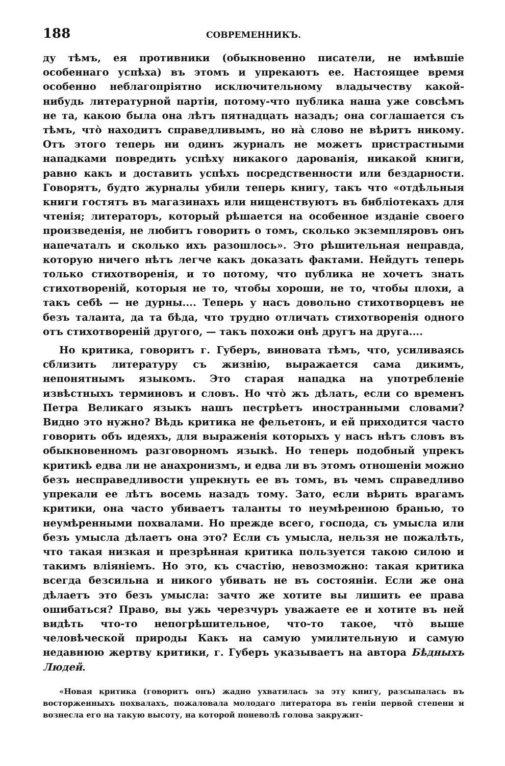188 СОВРЕМЕННИКЪ.
ду тѣмъ, ея противники (обыкновенно писатели, не имѣвшіе особеннаго успѣха) въ этомъ и упрекаютъ ее. Настоящее время особенно неблагопріятно исключительному владычеству какой-нибудь литературной партіи, потому-что публика наша уже совсѣмъ не та, какою была она лѣтъ пятнадцать назадъ; она соглашается съ тѣмъ, что̀ находитъ справедливымъ, но на̀ слово не вѣритъ никому. Отъ этого теперь ни одинъ журналъ не можетъ пристрастными нападками повредить успѣху никакого дарованія, никакой книги, равно какъ и доставить успѣхъ посредственности или бездарности. Говорятъ, будто журналы убили теперь книгу, такъ что «отдѣльныя книги гостятъ въ магазинахъ или нищенствуютъ въ библіотекахъ для чтенія; литераторъ, который рѣшается на особенное изданіе своего произведенія, не любитъ говорить о томъ, сколько экземпляровъ онъ напечаталъ и сколько ихъ разошлось». Это рѣшительная неправда, которую ничего нѣтъ легче какъ доказать фактами. Нейдутъ теперь только стихотворенія, и то потому, что публика не хочетъ знать стихотвореній, которыя не то, чтобы хороши, не то, чтобы плохи, а такъ себѣ — не дурны.... Теперь у насъ довольно стихотворцевъ не безъ таланта, да та бѣда, что трудно отличать стихотворенія одного отъ стихотвореній другого, — такъ похожи онѣ другъ на друга....
Но критика, говоритъ г. Губеръ, виновата тѣмъ, что, усиливаясь сблизить литературу съ жизнію, выражается сама дикимъ, непонятнымъ языкомъ. Это старая нападка на употребленіе извѣстныхъ терминовъ и словъ. Но что̀ жъ дѣлать, если со временъ Петра Великаго языкъ нашъ пестрѣетъ иностранными словами? Видно это нужно? Вѣдь критика не фельетонъ, и ей приходится часто говорить объ идеяхъ, для выраженія которыхъ у насъ нѣтъ словъ въ обыкновенномъ разговорномъ языкѣ. Но теперь подобный упрекъ критикѣ едва ли не анахронизмъ, и едва ли въ этомъ отношеніи можно безъ несправедливости упрекнуть ее въ томъ, въ чемъ справедливо упрекали ее лѣтъ восемь назадъ тому. Зато, если вѣрить врагамъ критики, она часто убиваетъ таланты то неумѣренною бранью, то неумѣренными похвалами. Но прежде всего, господа, съ умысла или безъ умысла дѣлаетъ она это? Если съ умысла, нельзя не пожалѣть, что такая низкая и презрѣнная критика пользуется такою силою и такимъ вліяніемъ. Но это, къ счастію, невозможно: такая критика всегда безсильна и никого убивать не въ состояніи. Если же она дѣлаетъ это безъ умысла: зачто же хотите вы лишить ее права ошибаться? Право, вы ужь черезчуръ уважаете ее и хотите въ ней видѣть что-то непогрѣшительное, что-то такое, что̀ выше человѣческой природы Какъ на самую умилительную и самую недавнюю жертву критики, г. Губеръ указываетъ на автора Бѣдныхъ Людей.
«Новая критика (говоритъ онъ) жадно ухватилась за эту книгу, разсыпалась въ восторженныхъ похвалахъ, пожаловала молодаго литератора въ геніи первой степени и вознесла его на такую высоту, на которой поневолѣ голова закружит-